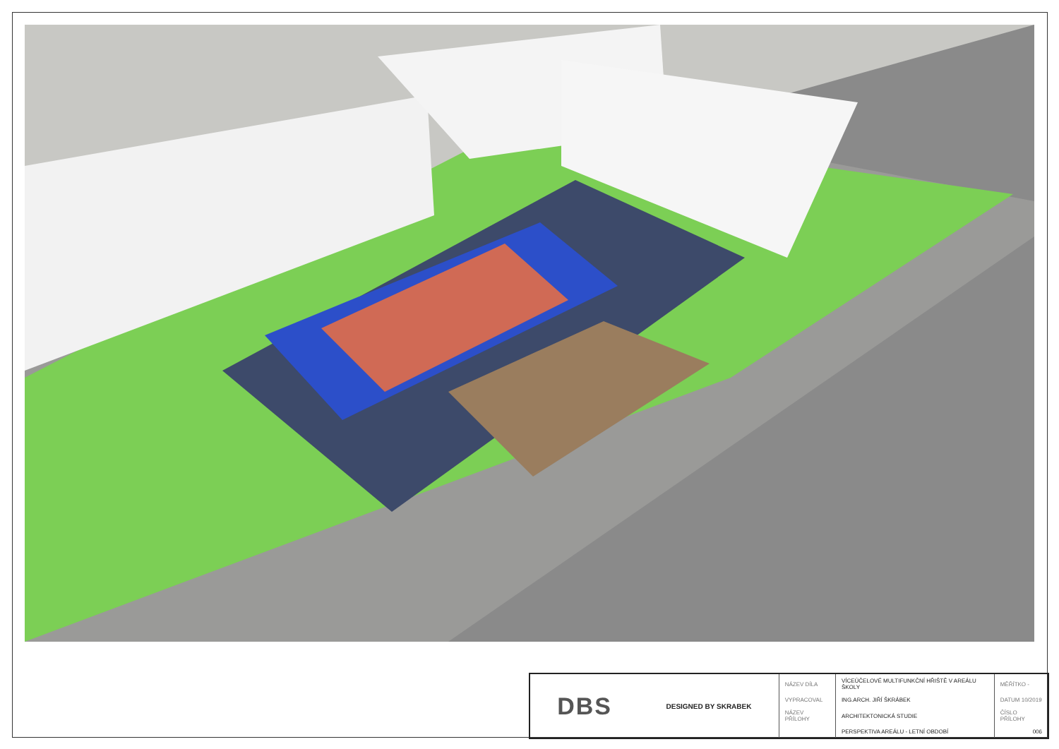DBS DESIGNED BY SKRABEK
| NÁZEV DÍLA | VÍCEÚČELOVÉ MULTIFUNKČNÍ HŘIŠTĚ V AREÁLU ŠKOLY | MĚŘÍTKO - |
| VYPRACOVAL | ING.ARCH. JIŘÍ ŠKRÁBEK | DATUM 10/2019 |
| NÁZEV PŘÍLOHY | ARCHITEKTONICKÁ STUDIE | ČÍSLO PŘÍLOHY |
| | PERSPEKTIVA AREÁLU - LETNÍ OBDOBÍ | 006 |